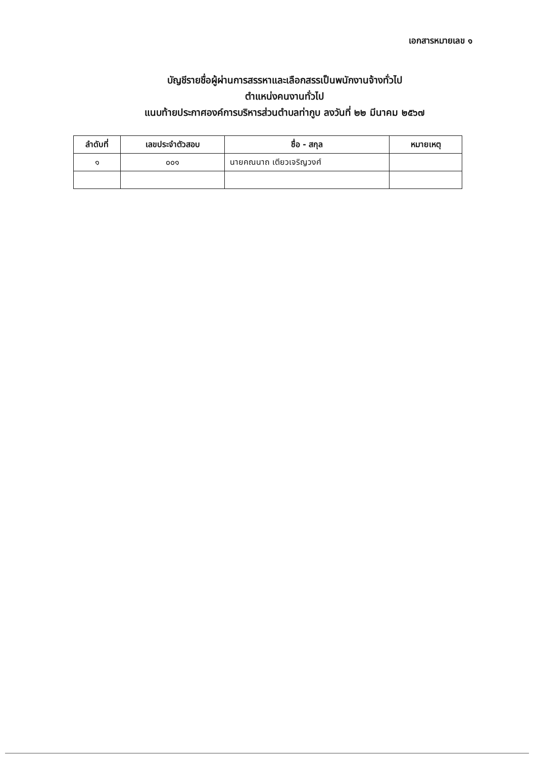เอกสารหมายเลข ๑
บัญชีรายชื่อผู้ผ่านการสรรหาและเลือกสรรเป็นพนักงานจ้างทั่วไป
ตำแหน่งคนงานทั่วไป
แนบท้ายประกาศองค์การบริหารส่วนตำบลท่ากูบ ลงวันที่ ๒๒ มีนาคม ๒๕๖๗
| ลำดับที่ | เลขประจำตัวสอบ | ชื่อ - สกุล | หมายเหตุ |
| --- | --- | --- | --- |
| ๑ | ๐๐๑ | นายคณนาถ เตียวเจริญวงศ์ | |